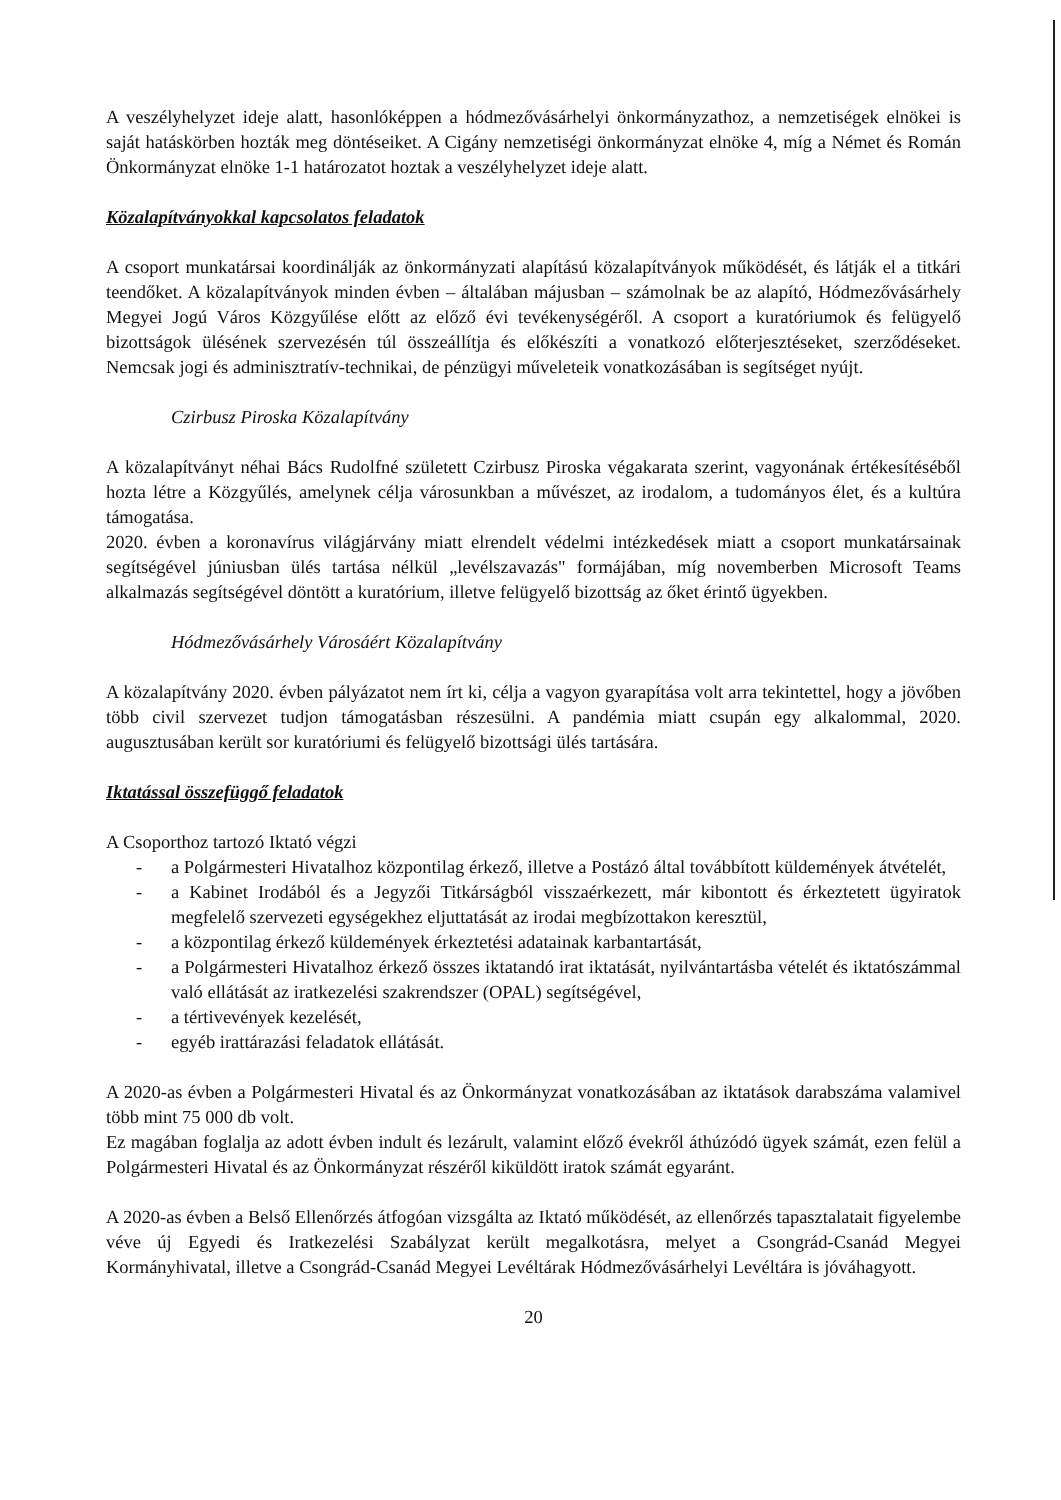A veszélyhelyzet ideje alatt, hasonlóképpen a hódmezővásárhelyi önkormányzathoz, a nemzetiségek elnökei is saját hatáskörben hozták meg döntéseiket. A Cigány nemzetiségi önkormányzat elnöke 4, míg a Német és Román Önkormányzat elnöke 1-1 határozatot hoztak a veszélyhelyzet ideje alatt.
Közalapítványokkal kapcsolatos feladatok
A csoport munkatársai koordinálják az önkormányzati alapítású közalapítványok működését, és látják el a titkári teendőket. A közalapítványok minden évben – általában májusban – számolnak be az alapító, Hódmezővásárhely Megyei Jogú Város Közgyűlése előtt az előző évi tevékenységéről. A csoport a kuratóriumok és felügyelő bizottságok ülésének szervezésén túl összeállítja és előkészíti a vonatkozó előterjesztéseket, szerződéseket. Nemcsak jogi és adminisztratív-technikai, de pénzügyi műveleteik vonatkozásában is segítséget nyújt.
Czirbusz Piroska Közalapítvány
A közalapítványt néhai Bács Rudolfné született Czirbusz Piroska végakarata szerint, vagyonának értékesítéséből hozta létre a Közgyűlés, amelynek célja városunkban a művészet, az irodalom, a tudományos élet, és a kultúra támogatása.
2020. évben a koronavírus világjárvány miatt elrendelt védelmi intézkedések miatt a csoport munkatársainak segítségével júniusban ülés tartása nélkül „levélszavazás" formájában, míg novemberben Microsoft Teams alkalmazás segítségével döntött a kuratórium, illetve felügyelő bizottság az őket érintő ügyekben.
Hódmezővásárhely Városáért Közalapítvány
A közalapítvány 2020. évben pályázatot nem írt ki, célja a vagyon gyarapítása volt arra tekintettel, hogy a jövőben több civil szervezet tudjon támogatásban részesülni. A pandémia miatt csupán egy alkalommal, 2020. augusztusában került sor kuratóriumi és felügyelő bizottsági ülés tartására.
Iktatással összefüggő feladatok
A Csoporthoz tartozó Iktató végzi
- a Polgármesteri Hivatalhoz központilag érkező, illetve a Postázó által továbbított küldemények átvételét,
- a Kabinet Irodából és a Jegyzői Titkárságból visszaérkezett, már kibontott és érkeztetett ügyiratok megfelelő szervezeti egységekhez eljuttatását az irodai megbízottakon keresztül,
- a központilag érkező küldemények érkeztetési adatainak karbantartását,
- a Polgármesteri Hivatalhoz érkező összes iktatandó irat iktatását, nyilvántartásba vételét és iktatószámmal való ellátását az iratkezelési szakrendszer (OPAL) segítségével,
- a tértivevények kezelését,
- egyéb irattárazási feladatok ellátását.
A 2020-as évben a Polgármesteri Hivatal és az Önkormányzat vonatkozásában az iktatások darabszáma valamivel több mint 75 000 db volt.
Ez magában foglalja az adott évben indult és lezárult, valamint előző évekről áthúzódó ügyek számát, ezen felül a Polgármesteri Hivatal és az Önkormányzat részéről kiküldött iratok számát egyaránt.
A 2020-as évben a Belső Ellenőrzés átfogóan vizsgálta az Iktató működését, az ellenőrzés tapasztalatait figyelembe véve új Egyedi és Iratkezelési Szabályzat került megalkotásra, melyet a Csongrád-Csanád Megyei Kormányhivatal, illetve a Csongrád-Csanád Megyei Levéltárak Hódmezővásárhelyi Levéltára is jóváhagyott.
20